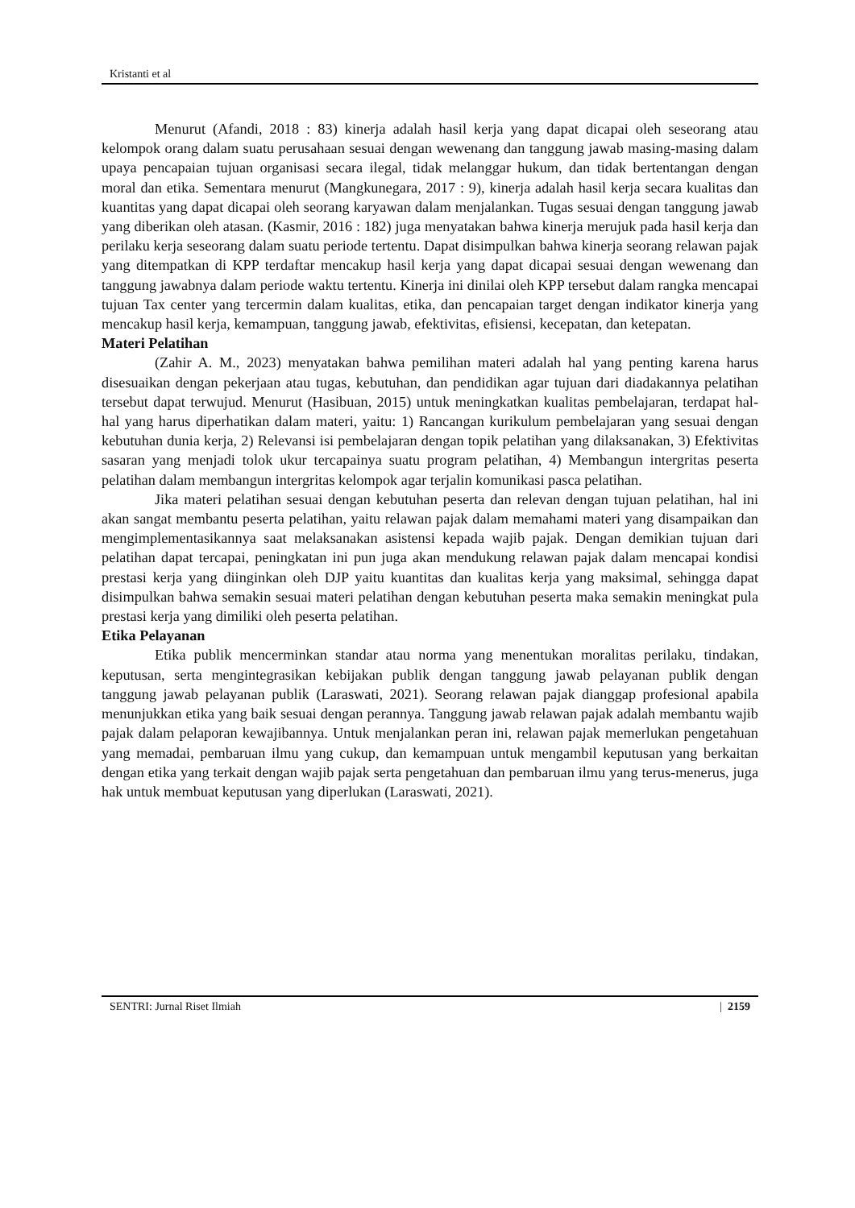Kristanti et al
Menurut (Afandi, 2018 : 83) kinerja adalah hasil kerja yang dapat dicapai oleh seseorang atau kelompok orang dalam suatu perusahaan sesuai dengan wewenang dan tanggung jawab masing-masing dalam upaya pencapaian tujuan organisasi secara ilegal, tidak melanggar hukum, dan tidak bertentangan dengan moral dan etika. Sementara menurut (Mangkunegara, 2017 : 9), kinerja adalah hasil kerja secara kualitas dan kuantitas yang dapat dicapai oleh seorang karyawan dalam menjalankan. Tugas sesuai dengan tanggung jawab yang diberikan oleh atasan. (Kasmir, 2016 : 182) juga menyatakan bahwa kinerja merujuk pada hasil kerja dan perilaku kerja seseorang dalam suatu periode tertentu. Dapat disimpulkan bahwa kinerja seorang relawan pajak yang ditempatkan di KPP terdaftar mencakup hasil kerja yang dapat dicapai sesuai dengan wewenang dan tanggung jawabnya dalam periode waktu tertentu. Kinerja ini dinilai oleh KPP tersebut dalam rangka mencapai tujuan Tax center yang tercermin dalam kualitas, etika, dan pencapaian target dengan indikator kinerja yang mencakup hasil kerja, kemampuan, tanggung jawab, efektivitas, efisiensi, kecepatan, dan ketepatan.
Materi Pelatihan
(Zahir A. M., 2023) menyatakan bahwa pemilihan materi adalah hal yang penting karena harus disesuaikan dengan pekerjaan atau tugas, kebutuhan, dan pendidikan agar tujuan dari diadakannya pelatihan tersebut dapat terwujud. Menurut (Hasibuan, 2015) untuk meningkatkan kualitas pembelajaran, terdapat hal-hal yang harus diperhatikan dalam materi, yaitu: 1) Rancangan kurikulum pembelajaran yang sesuai dengan kebutuhan dunia kerja, 2) Relevansi isi pembelajaran dengan topik pelatihan yang dilaksanakan, 3) Efektivitas sasaran yang menjadi tolok ukur tercapainya suatu program pelatihan, 4) Membangun intergritas peserta pelatihan dalam membangun intergritas kelompok agar terjalin komunikasi pasca pelatihan.
Jika materi pelatihan sesuai dengan kebutuhan peserta dan relevan dengan tujuan pelatihan, hal ini akan sangat membantu peserta pelatihan, yaitu relawan pajak dalam memahami materi yang disampaikan dan mengimplementasikannya saat melaksanakan asistensi kepada wajib pajak. Dengan demikian tujuan dari pelatihan dapat tercapai, peningkatan ini pun juga akan mendukung relawan pajak dalam mencapai kondisi prestasi kerja yang diinginkan oleh DJP yaitu kuantitas dan kualitas kerja yang maksimal, sehingga dapat disimpulkan bahwa semakin sesuai materi pelatihan dengan kebutuhan peserta maka semakin meningkat pula prestasi kerja yang dimiliki oleh peserta pelatihan.
Etika Pelayanan
Etika publik mencerminkan standar atau norma yang menentukan moralitas perilaku, tindakan, keputusan, serta mengintegrasikan kebijakan publik dengan tanggung jawab pelayanan publik dengan tanggung jawab pelayanan publik (Laraswati, 2021). Seorang relawan pajak dianggap profesional apabila menunjukkan etika yang baik sesuai dengan perannya. Tanggung jawab relawan pajak adalah membantu wajib pajak dalam pelaporan kewajibannya. Untuk menjalankan peran ini, relawan pajak memerlukan pengetahuan yang memadai, pembaruan ilmu yang cukup, dan kemampuan untuk mengambil keputusan yang berkaitan dengan etika yang terkait dengan wajib pajak serta pengetahuan dan pembaruan ilmu yang terus-menerus, juga hak untuk membuat keputusan yang diperlukan (Laraswati, 2021).
SENTRI: Jurnal Riset Ilmiah | 2159